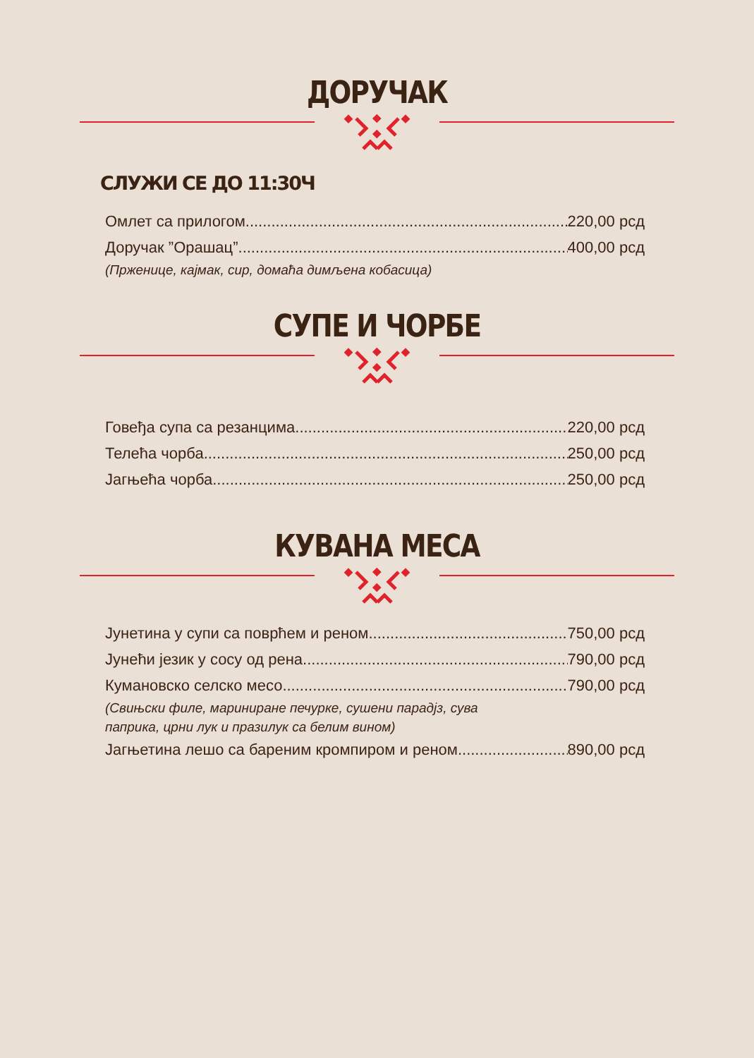ДОРУЧАК
СЛУЖИ СЕ ДО 11:30Ч
Омлет са прилогом 220,00 рсд
Доручак ”Орашац” 400,00 рсд
(Прженице, кајмак, сир, домаћа димљена кобасица)
СУПЕ И ЧОРБЕ
Говеђа супа са резанцима 220,00 рсд
Телећа чорба 250,00 рсд
Јагњећа чорба 250,00 рсд
КУВАНА МЕСА
Јунетина у супи са поврћем и реном 750,00 рсд
Јунећи језик у сосу од рена 790,00 рсд
Кумановско селско месо 790,00 рсд
(Свињски филе, мариниране печурке, сушени парадјз, сува
паприка, црни лук и празилук са белим вином)
Јагњетина лешо са бареним кромпиром и реном 890,00 рсд